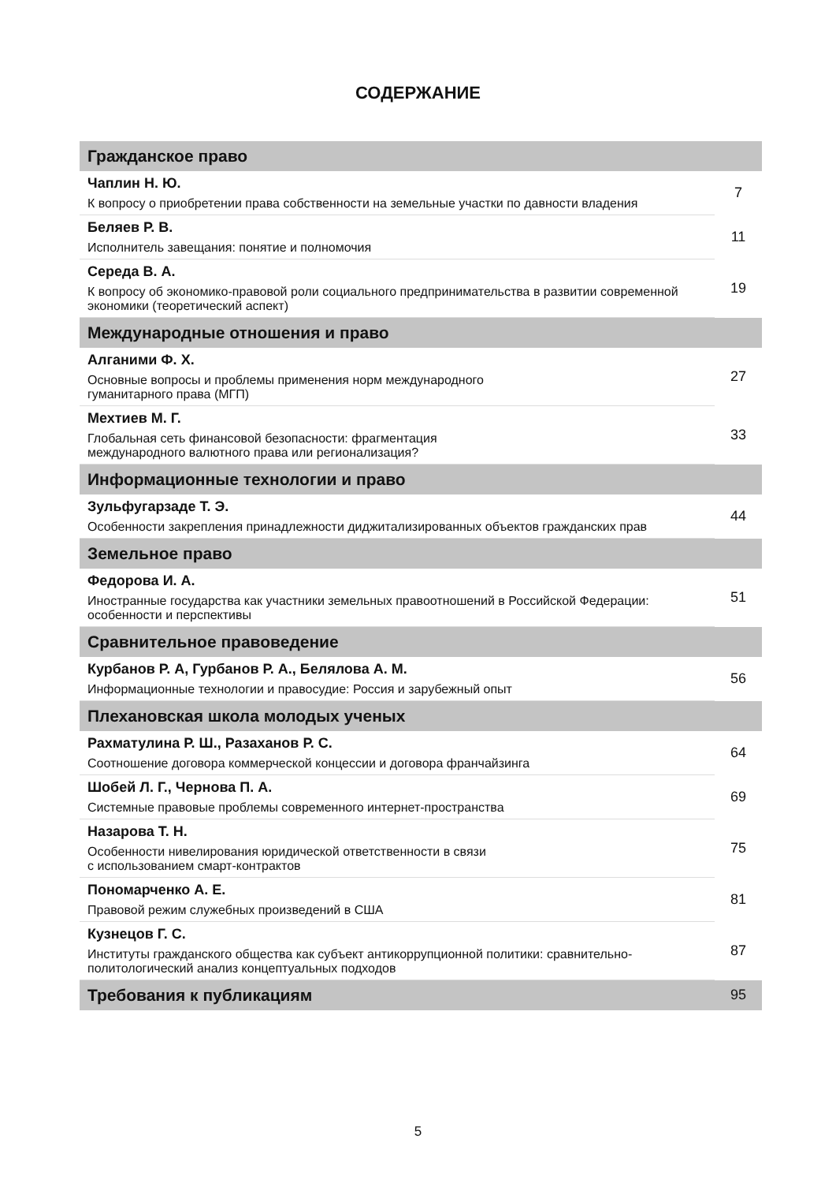СОДЕРЖАНИЕ
| Гражданское право | |
| Чаплин Н. Ю. К вопросу о приобретении права собственности на земельные участки по давности владения | 7 |
| Беляев Р. В. Исполнитель завещания: понятие и полномочия | 11 |
| Середа В. А. К вопросу об экономико-правовой роли социального предпринимательства в развитии современной экономики (теоретический аспект) | 19 |
| Международные отношения и право | |
| Алганими Ф. Х. Основные вопросы и проблемы применения норм международного гуманитарного права (МГП) | 27 |
| Мехтиев М. Г. Глобальная сеть финансовой безопасности: фрагментация международного валютного права или регионализация? | 33 |
| Информационные технологии и право | |
| Зульфугарзаде Т. Э. Особенности закрепления принадлежности диджитализированных объектов гражданских прав | 44 |
| Земельное право | |
| Федорова И. А. Иностранные государства как участники земельных правоотношений в Российской Федерации: особенности и перспективы | 51 |
| Сравнительное правоведение | |
| Курбанов Р. А, Гурбанов Р. А., Белялова А. М. Информационные технологии и правосудие: Россия и зарубежный опыт | 56 |
| Плехановская школа молодых ученых | |
| Рахматулина Р. Ш., Разаханов Р. С. Соотношение договора коммерческой концессии и договора франчайзинга | 64 |
| Шобей Л. Г., Чернова П. А. Системные правовые проблемы современного интернет-пространства | 69 |
| Назарова Т. Н. Особенности нивелирования юридической ответственности в связи с использованием смарт-контрактов | 75 |
| Пономарченко А. Е. Правовой режим служебных произведений в США | 81 |
| Кузнецов Г. С. Институты гражданского общества как субъект антикоррупционной политики: сравнительно-политологический анализ концептуальных подходов | 87 |
| Требования к публикациям | 95 |
5